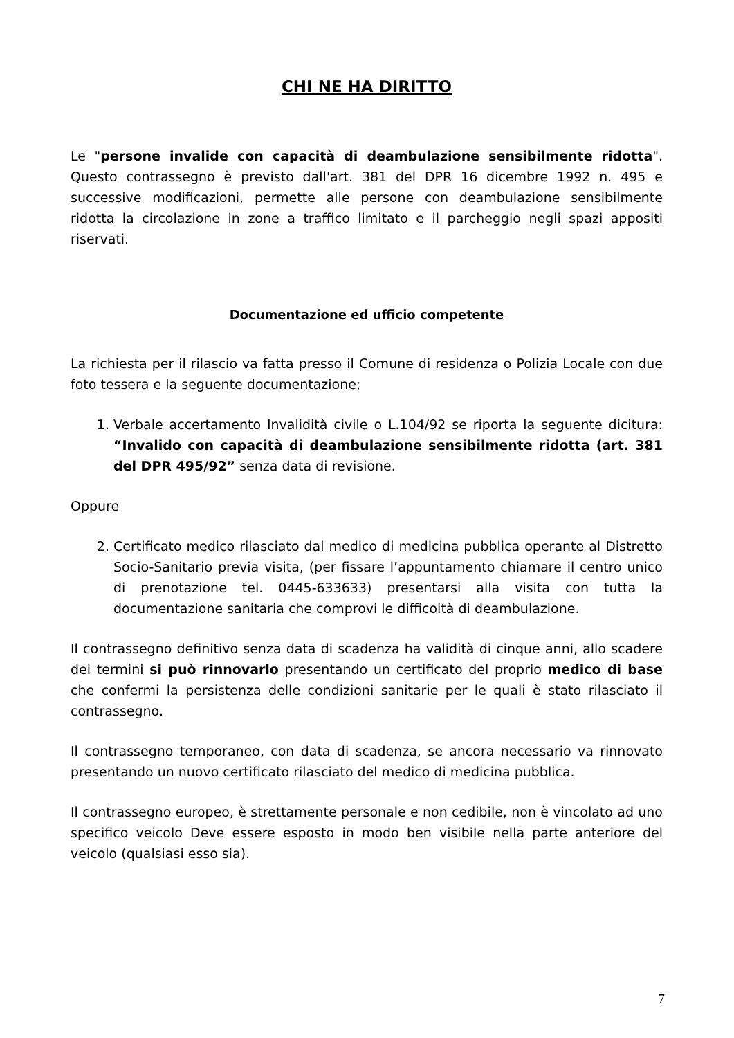CHI NE HA DIRITTO
Le "persone invalide con capacità di deambulazione sensibilmente ridotta". Questo contrassegno è previsto dall'art. 381 del DPR 16 dicembre 1992 n. 495 e successive modificazioni, permette alle persone con deambulazione sensibilmente ridotta la circolazione in zone a traffico limitato e il parcheggio negli spazi appositi riservati.
Documentazione ed ufficio competente
La richiesta per il rilascio va fatta presso il Comune di residenza o Polizia Locale con due foto tessera e la seguente documentazione;
1. Verbale accertamento Invalidità civile o L.104/92 se riporta la seguente dicitura: “Invalido con capacità di deambulazione sensibilmente ridotta (art. 381 del DPR 495/92” senza data di revisione.
Oppure
2. Certificato medico rilasciato dal medico di medicina pubblica operante al Distretto Socio-Sanitario previa visita, (per fissare l’appuntamento chiamare il centro unico di prenotazione tel. 0445-633633) presentarsi alla visita con tutta la documentazione sanitaria che comprovi le difficoltà di deambulazione.
Il contrassegno definitivo senza data di scadenza ha validità di cinque anni, allo scadere dei termini si può rinnovarlo presentando un certificato del proprio medico di base che confermi la persistenza delle condizioni sanitarie per le quali è stato rilasciato il contrassegno.
Il contrassegno temporaneo, con data di scadenza, se ancora necessario va rinnovato presentando un nuovo certificato rilasciato del medico di medicina pubblica.
Il contrassegno europeo, è strettamente personale e non cedibile, non è vincolato ad uno specifico veicolo Deve essere esposto in modo ben visibile nella parte anteriore del veicolo (qualsiasi esso sia).
7